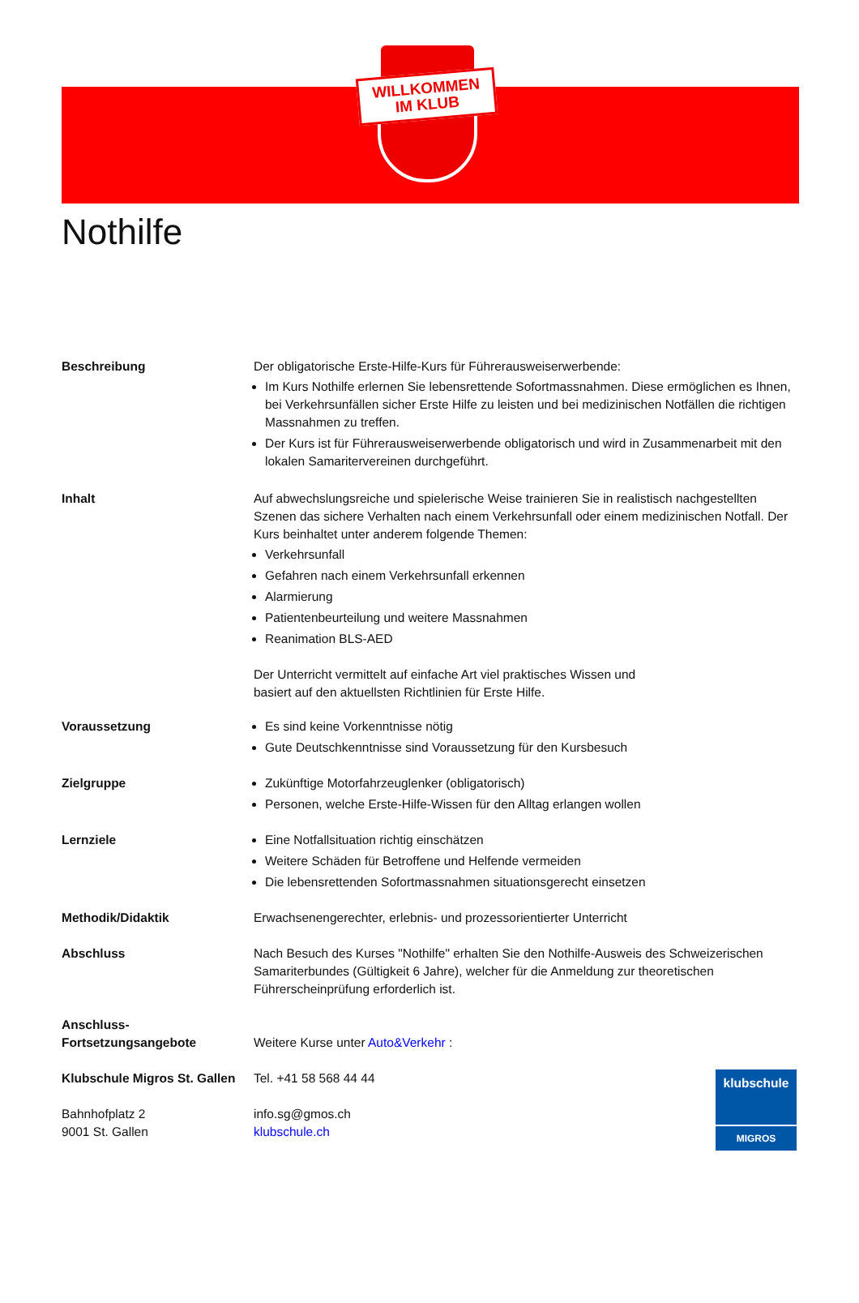WILLKOMMEN
IM KLUB
Nothilfe
Beschreibung Der obligatorische Erste-Hilfe-Kurs für Führerausweiserwerbende:
Im Kurs Nothilfe erlernen Sie lebensrettende Sofortmassnahmen. Diese ermöglichen es Ihnen, bei Verkehrsunfällen sicher Erste Hilfe zu leisten und bei medizinischen Notfällen die richtigen Massnahmen zu treffen.
Der Kurs ist für Führerausweiserwerbende obligatorisch und wird in Zusammenarbeit mit den lokalen Samaritervereinen durchgeführt.
Inhalt Auf abwechslungsreiche und spielerische Weise trainieren Sie in realistisch nachgestellten Szenen das sichere Verhalten nach einem Verkehrsunfall oder einem medizinischen Notfall. Der Kurs beinhaltet unter anderem folgende Themen:
Verkehrsunfall
Gefahren nach einem Verkehrsunfall erkennen
Alarmierung
Patientenbeurteilung und weitere Massnahmen
Reanimation BLS-AED
Der Unterricht vermittelt auf einfache Art viel praktisches Wissen und
basiert auf den aktuellsten Richtlinien für Erste Hilfe.
Voraussetzung Es sind keine Vorkenntnisse nötig
Gute Deutschkenntnisse sind Voraussetzung für den Kursbesuch
Zielgruppe Zukünftige Motorfahrzeuglenker (obligatorisch)
Personen, welche Erste-Hilfe-Wissen für den Alltag erlangen wollen
Lernziele Eine Notfallsituation richtig einschätzen
Weitere Schäden für Betroffene und Helfende vermeiden
Die lebensrettenden Sofortmassnahmen situationsgerecht einsetzen
Methodik/Didaktik Erwachsenengerechter, erlebnis- und prozessorientierter Unterricht
Abschluss Nach Besuch des Kurses "Nothilfe" erhalten Sie den Nothilfe-Ausweis des Schweizerischen Samariterbundes (Gültigkeit 6 Jahre), welcher für die Anmeldung zur theoretischen Führerscheinprüfung erforderlich ist.
Anschluss-
Fortsetzungsangebote
Weitere Kurse unter Auto&Verkehr :
Klubschule Migros St. Gallen
Bahnhofplatz 2
9001 St. Gallen
Tel. +41 58 568 44 44
info.sg@gmos.ch
klubschule.ch
klubschule
MIGROS